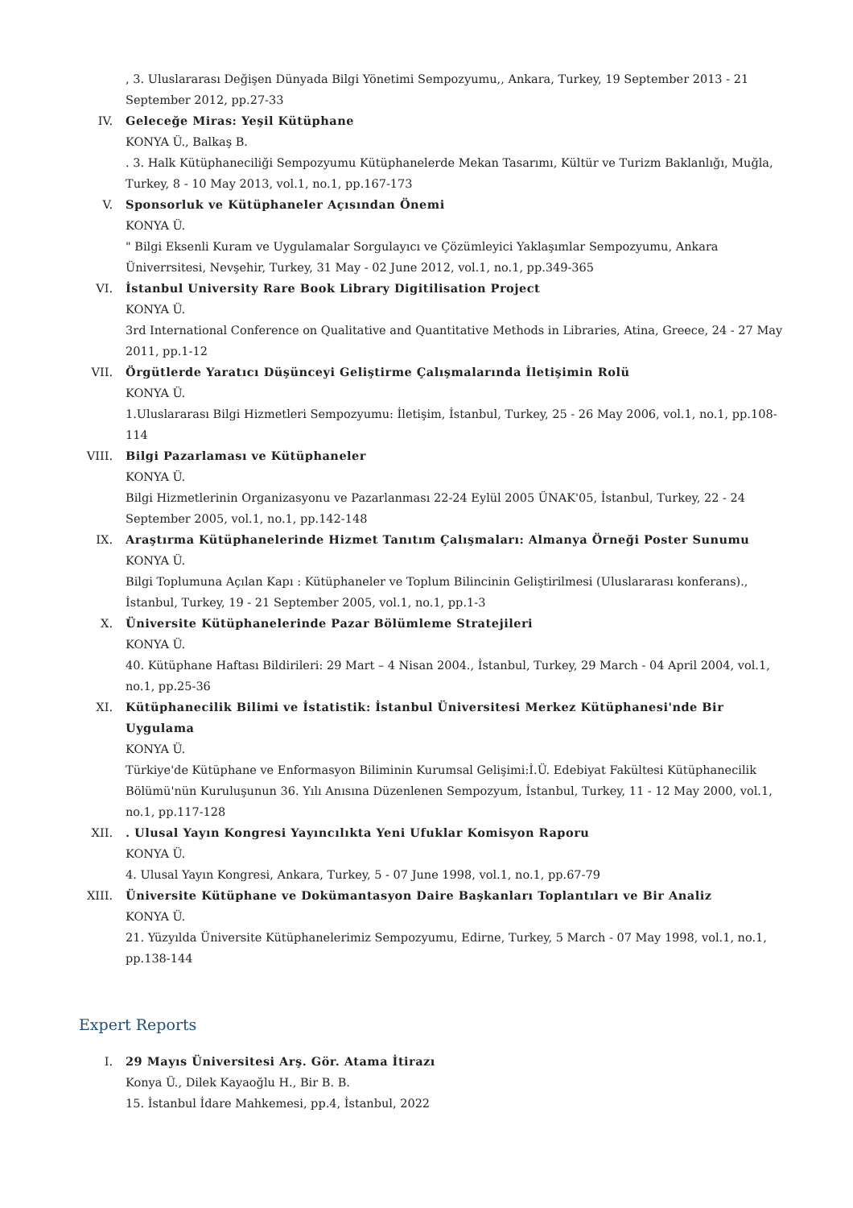, 3. Uluslararası Değişen Dünyada Bilgi Yönetimi Sempozyumu,, Ankara, Turkey, 19 September 2013 - 21 September 2012, pp.27-33
IV. Geleceğe Miras: Yeşil Kütüphane
KONYA Ü., Balkaş B.
. 3. Halk Kütüphaneciliği Sempozyumu Kütüphanelerde Mekan Tasarımı, Kültür ve Turizm Baklanlığı, Muğla, Turkey, 8 - 10 May 2013, vol.1, no.1, pp.167-173
V. Sponsorluk ve Kütüphaneler Açısından Önemi
KONYA Ü.
" Bilgi Eksenli Kuram ve Uygulamalar Sorgulayıcı ve Çözümleyici Yaklaşımlar Sempozyumu, Ankara Üniverrsitesi, Nevşehir, Turkey, 31 May - 02 June 2012, vol.1, no.1, pp.349-365
VI. İstanbul University Rare Book Library Digitilisation Project
KONYA Ü.
3rd International Conference on Qualitative and Quantitative Methods in Libraries, Atina, Greece, 24 - 27 May 2011, pp.1-12
VII. Örgütlerde Yaratıcı Düşünceyi Geliştirme Çalışmalarında İletişimin Rolü
KONYA Ü.
1.Uluslararası Bilgi Hizmetleri Sempozyumu: İletişim, İstanbul, Turkey, 25 - 26 May 2006, vol.1, no.1, pp.108-114
VIII. Bilgi Pazarlaması ve Kütüphaneler
KONYA Ü.
Bilgi Hizmetlerinin Organizasyonu ve Pazarlanması 22-24 Eylül 2005 ÜNAK'05, İstanbul, Turkey, 22 - 24 September 2005, vol.1, no.1, pp.142-148
IX. Araştırma Kütüphanelerinde Hizmet Tanıtım Çalışmaları: Almanya Örneği Poster Sunumu
KONYA Ü.
Bilgi Toplumuna Açılan Kapı : Kütüphaneler ve Toplum Bilincinin Geliştirilmesi (Uluslararası konferans)., İstanbul, Turkey, 19 - 21 September 2005, vol.1, no.1, pp.1-3
X. Üniversite Kütüphanelerinde Pazar Bölümleme Stratejileri
KONYA Ü.
40. Kütüphane Haftası Bildirileri: 29 Mart – 4 Nisan 2004., İstanbul, Turkey, 29 March - 04 April 2004, vol.1, no.1, pp.25-36
XI. Kütüphanecilik Bilimi ve İstatistik: İstanbul Üniversitesi Merkez Kütüphanesi'nde Bir Uygulama
KONYA Ü.
Türkiye'de Kütüphane ve Enformasyon Biliminin Kurumsal Gelişimi:İ.Ü. Edebiyat Fakültesi Kütüphanecilik Bölümü'nün Kuruluşunun 36. Yılı Anısına Düzenlenen Sempozyum, İstanbul, Turkey, 11 - 12 May 2000, vol.1, no.1, pp.117-128
XII. . Ulusal Yayın Kongresi Yayıncılıkta Yeni Ufuklar Komisyon Raporu
KONYA Ü.
4. Ulusal Yayın Kongresi, Ankara, Turkey, 5 - 07 June 1998, vol.1, no.1, pp.67-79
XIII. Üniversite Kütüphane ve Dokümantasyon Daire Başkanları Toplantıları ve Bir Analiz
KONYA Ü.
21. Yüzyılda Üniversite Kütüphanelerimiz Sempozyumu, Edirne, Turkey, 5 March - 07 May 1998, vol.1, no.1, pp.138-144
Expert Reports
I. 29 Mayıs Üniversitesi Arş. Gör. Atama İtirazı
Konya Ü., Dilek Kayaoğlu H., Bir B. B.
15. İstanbul İdare Mahkemesi, pp.4, İstanbul, 2022